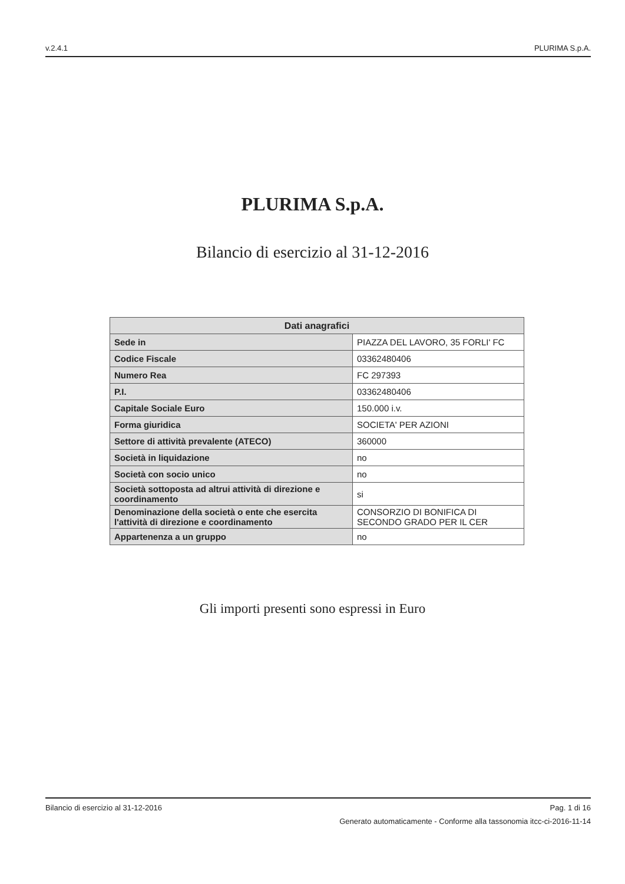v.2.4.1 PLURIMA S.p.A.
PLURIMA S.p.A.
Bilancio di esercizio al 31-12-2016
| Dati anagrafici | |
| --- | --- |
| Sede in | PIAZZA DEL LAVORO, 35 FORLI' FC |
| Codice Fiscale | 03362480406 |
| Numero Rea | FC 297393 |
| P.I. | 03362480406 |
| Capitale Sociale Euro | 150.000 i.v. |
| Forma giuridica | SOCIETA' PER AZIONI |
| Settore di attività prevalente (ATECO) | 360000 |
| Società in liquidazione | no |
| Società con socio unico | no |
| Società sottoposta ad altrui attività di direzione e coordinamento | si |
| Denominazione della società o ente che esercita l'attività di direzione e coordinamento | CONSORZIO DI BONIFICA DI SECONDO GRADO PER IL CER |
| Appartenenza a un gruppo | no |
Gli importi presenti sono espressi in Euro
Bilancio di esercizio al 31-12-2016 Pag. 1 di 16
Generato automaticamente - Conforme alla tassonomia itcc-ci-2016-11-14